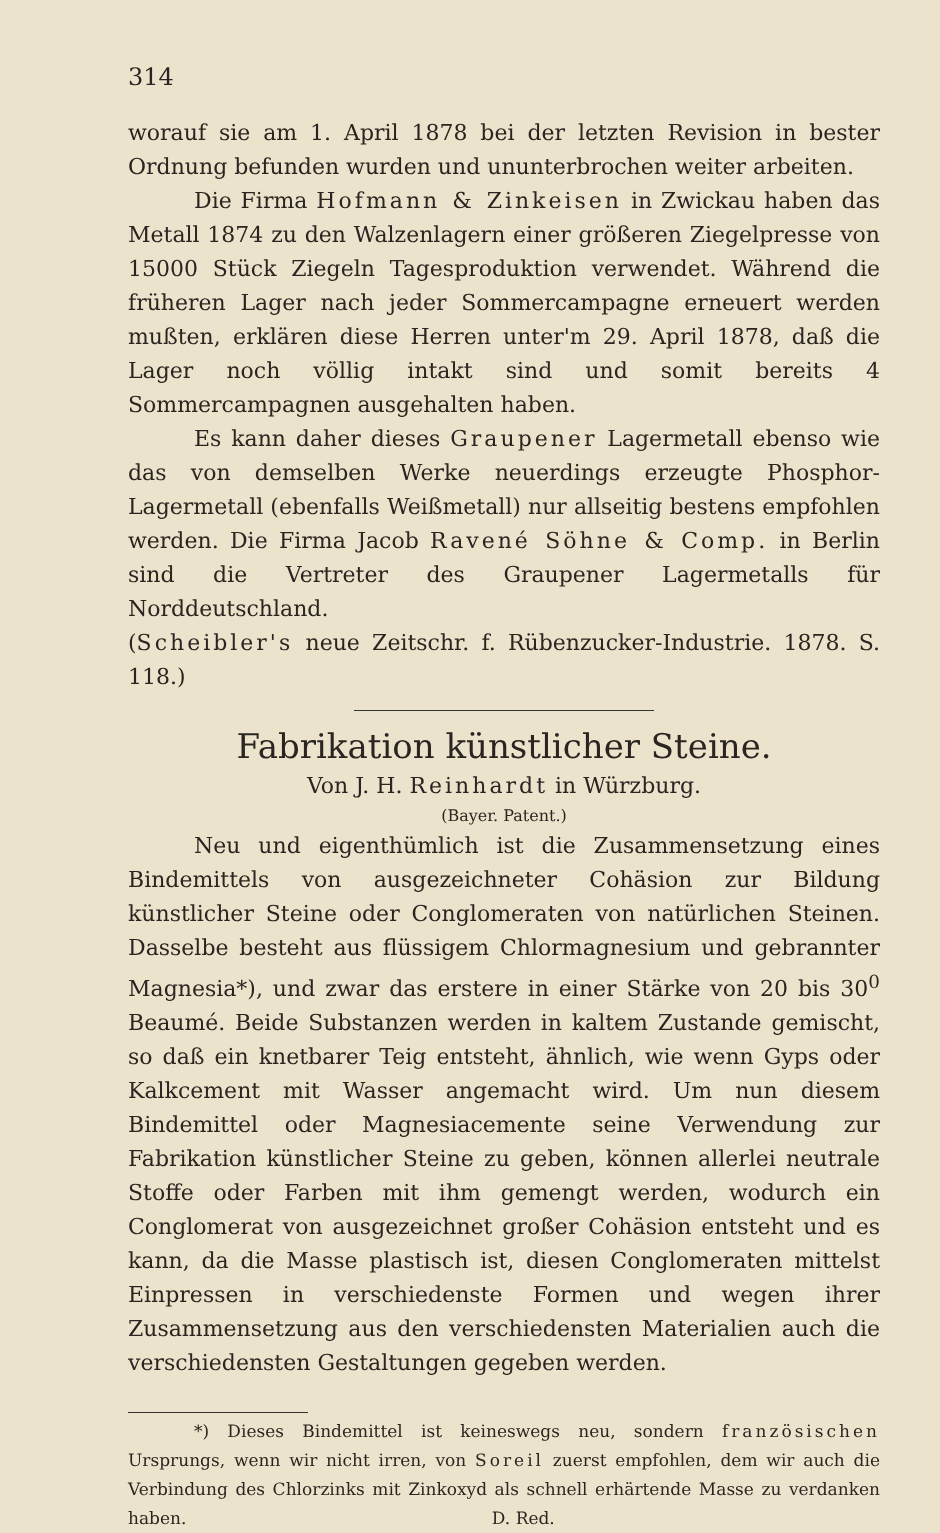314
worauf sie am 1. April 1878 bei der letzten Revision in bester Ordnung befunden wurden und ununterbrochen weiter arbeiten.
Die Firma Hofmann & Zinkeisen in Zwickau haben das Metall 1874 zu den Walzenlagern einer größeren Ziegelpresse von 15000 Stück Ziegeln Tagesproduktion verwendet. Während die früheren Lager nach jeder Sommercampagne erneuert werden mußten, erklären diese Herren unter'm 29. April 1878, daß die Lager noch völlig intakt sind und somit bereits 4 Sommercampagnen ausgehalten haben.
Es kann daher dieses Graupener Lagermetall ebenso wie das von demselben Werke neuerdings erzeugte Phosphor-Lagermetall (ebenfalls Weißmetall) nur allseitig bestens empfohlen werden. Die Firma Jacob Ravené Söhne & Comp. in Berlin sind die Vertreter des Graupener Lagermetalls für Norddeutschland.
(Scheibler's neue Zeitschr. f. Rübenzucker-Industrie. 1878. S. 118.)
Fabrikation künstlicher Steine.
Von J. H. Reinhardt in Würzburg.
(Bayer. Patent.)
Neu und eigenthümlich ist die Zusammensetzung eines Bindemittels von ausgezeichneter Cohäsion zur Bildung künstlicher Steine oder Conglomeraten von natürlichen Steinen. Dasselbe besteht aus flüssigem Chlormagnesium und gebrannter Magnesia*), und zwar das erstere in einer Stärke von 20 bis 30<sup>0</sup> Beaumé. Beide Substanzen werden in kaltem Zustande gemischt, so daß ein knetbarer Teig entsteht, ähnlich, wie wenn Gyps oder Kalkcement mit Wasser angemacht wird. Um nun diesem Bindemittel oder Magnesiacemente seine Verwendung zur Fabrikation künstlicher Steine zu geben, können allerlei neutrale Stoffe oder Farben mit ihm gemengt werden, wodurch ein Conglomerat von ausgezeichnet großer Cohäsion entsteht und es kann, da die Masse plastisch ist, diesen Conglomeraten mittelst Einpressen in verschiedenste Formen und wegen ihrer Zusammensetzung aus den verschiedensten Materialien auch die verschiedensten Gestaltungen gegeben werden.
*) Dieses Bindemittel ist keineswegs neu, sondern französischen Ursprungs, wenn wir nicht irren, von Soreil zuerst empfohlen, dem wir auch die Verbindung des Chlorzinks mit Zinkoxyd als schnell erhärtende Masse zu verdanken haben. D. Red.